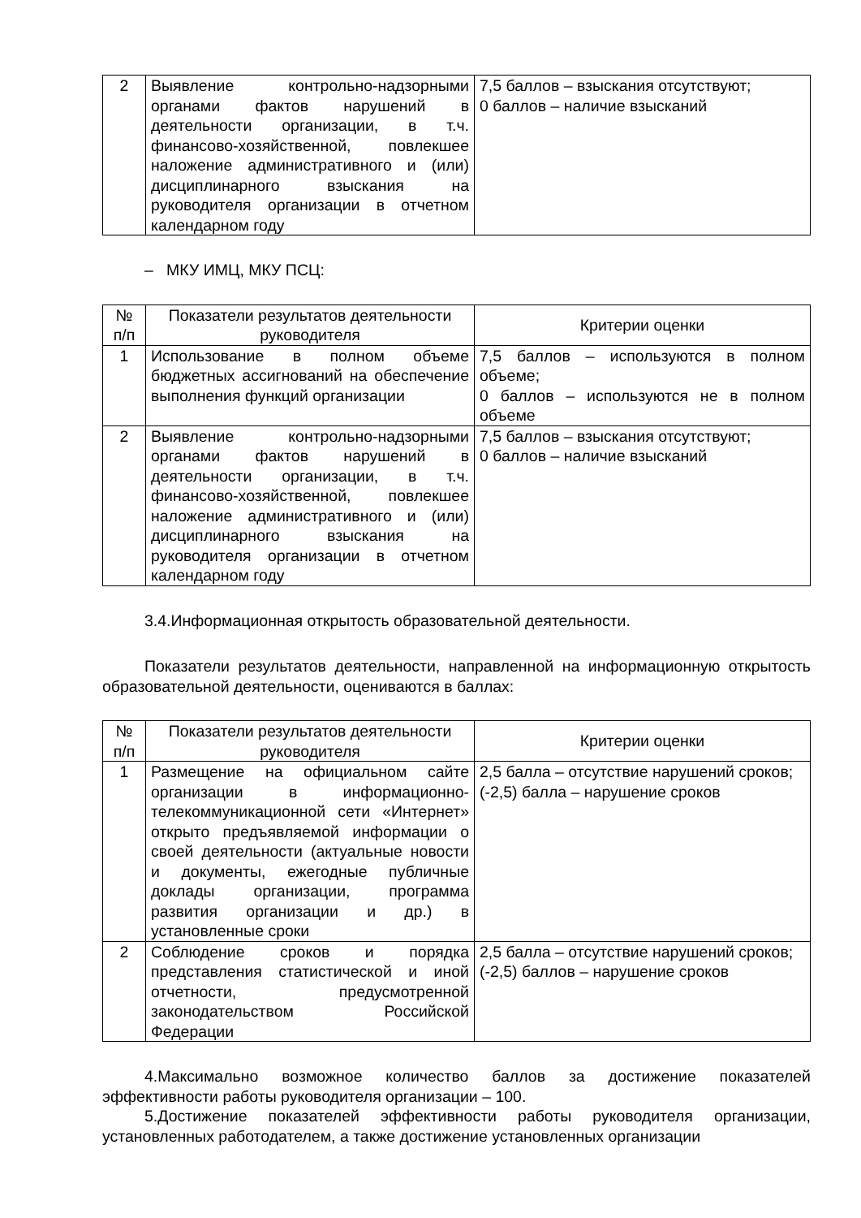| 2 | Выявление контрольно-надзорными органами фактов нарушений в деятельности организации, в т.ч. финансово-хозяйственной, повлекшее наложение административного и (или) дисциплинарного взыскания на руководителя организации в отчетном календарном году | 7,5 баллов – взыскания отсутствуют; 0 баллов – наличие взысканий |
– МКУ ИМЦ, МКУ ПСЦ:
| № п/п | Показатели результатов деятельности руководителя | Критерии оценки |
| 1 | Использование в полном объеме бюджетных ассигнований на обеспечение выполнения функций организации | 7,5 баллов – используются в полном объеме; 0 баллов – используются не в полном объеме |
| 2 | Выявление контрольно-надзорными органами фактов нарушений в деятельности организации, в т.ч. финансово-хозяйственной, повлекшее наложение административного и (или) дисциплинарного взыскания на руководителя организации в отчетном календарном году | 7,5 баллов – взыскания отсутствуют; 0 баллов – наличие взысканий |
3.4.Информационная открытость образовательной деятельности.
Показатели результатов деятельности, направленной на информационную открытость образовательной деятельности, оцениваются в баллах:
| № п/п | Показатели результатов деятельности руководителя | Критерии оценки |
| 1 | Размещение на официальном сайте организации в информационно-телекоммуникационной сети «Интернет» открыто предъявляемой информации о своей деятельности (актуальные новости и документы, ежегодные публичные доклады организации, программа развития организации и др.) в установленные сроки | 2,5 балла – отсутствие нарушений сроков; (-2,5) балла – нарушение сроков |
| 2 | Соблюдение сроков и порядка представления статистической и иной отчетности, предусмотренной законодательством Российской Федерации | 2,5 балла – отсутствие нарушений сроков; (-2,5) баллов – нарушение сроков |
4.Максимально возможное количество баллов за достижение показателей эффективности работы руководителя организации – 100.
5.Достижение показателей эффективности работы руководителя организации, установленных работодателем, а также достижение установленных организации